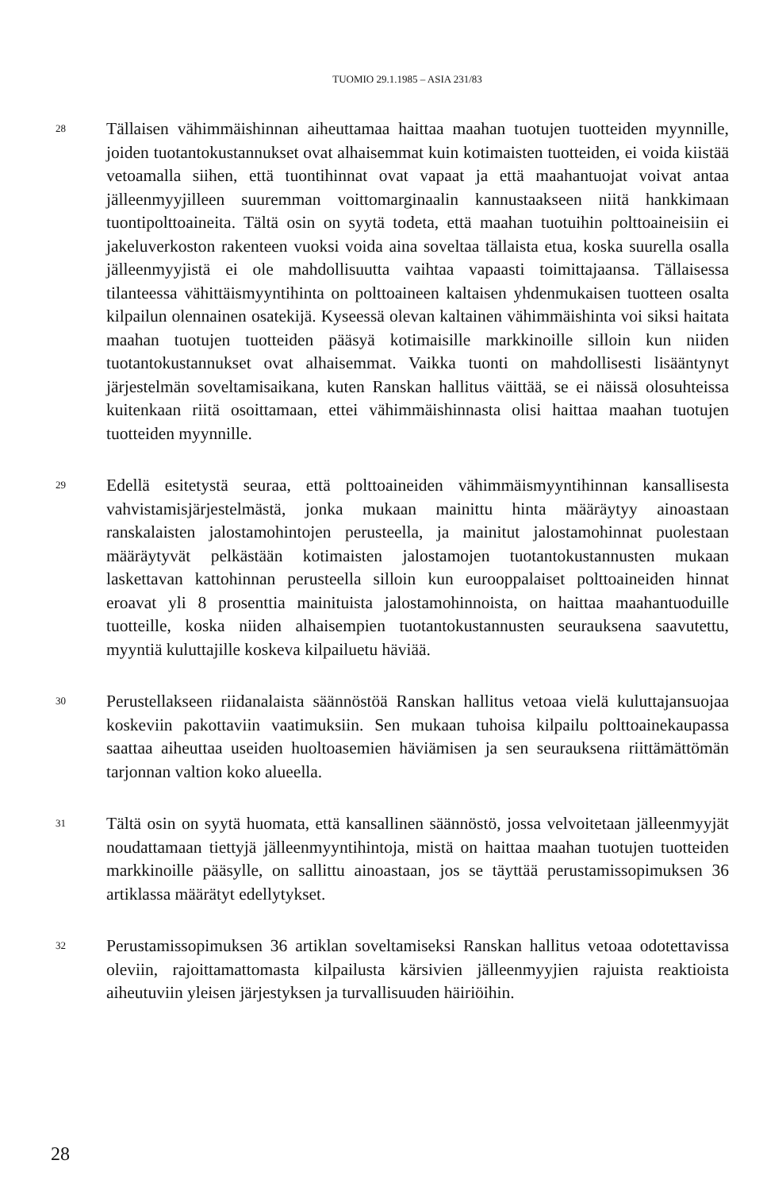TUOMIO 29.1.1985 – ASIA 231/83
28
Tällaisen vähimmäishinnan aiheuttamaa haittaa maahan tuotujen tuotteiden myynnille, joiden tuotantokustannukset ovat alhaisemmat kuin kotimaisten tuotteiden, ei voida kiistää vetoamalla siihen, että tuontihinnat ovat vapaat ja että maahantuojat voivat antaa jälleenmyyjilleen suuremman voittomarginaalin kannustaakseen niitä hankkimaan tuontipolttoaineita. Tältä osin on syytä todeta, että maahan tuotuihin polttoaineisiin ei jakeluverkoston rakenteen vuoksi voida aina soveltaa tällaista etua, koska suurella osalla jälleenmyyjistä ei ole mahdollisuutta vaihtaa vapaasti toimittajaansa. Tällaisessa tilanteessa vähittäismyyntihinta on polttoaineen kaltaisen yhdenmukaisen tuotteen osalta kilpailun olennainen osatekijä. Kyseessä olevan kaltainen vähimmäishinta voi siksi haitata maahan tuotujen tuotteiden pääsyä kotimaisille markkinoille silloin kun niiden tuotantokustannukset ovat alhaisemmat. Vaikka tuonti on mahdollisesti lisääntynyt järjestelmän soveltamisaikana, kuten Ranskan hallitus väittää, se ei näissä olosuhteissa kuitenkaan riitä osoittamaan, ettei vähimmäishinnasta olisi haittaa maahan tuotujen tuotteiden myynnille.
29
Edellä esitetystä seuraa, että polttoaineiden vähimmäismyyntihinnan kansallisesta vahvistamisjärjestelmästä, jonka mukaan mainittu hinta määräytyy ainoastaan ranskalaisten jalostamohintojen perusteella, ja mainitut jalostamohinnat puolestaan määräytyvät pelkästään kotimaisten jalostamojen tuotantokustannusten mukaan laskettavan kattohinnan perusteella silloin kun eurooppalaiset polttoaineiden hinnat eroavat yli 8 prosenttia mainituista jalostamohinnoista, on haittaa maahantuoduille tuotteille, koska niiden alhaisempien tuotantokustannusten seurauksena saavutettu, myyntiä kuluttajille koskeva kilpailuetu häviää.
30
Perustellakseen riidanalaista säännöstöä Ranskan hallitus vetoaa vielä kuluttajansuojaa koskeviin pakottaviin vaatimuksiin. Sen mukaan tuhoisa kilpailu polttoainekaupassa saattaa aiheuttaa useiden huoltoasemien häviämisen ja sen seurauksena riittämättömän tarjonnan valtion koko alueella.
31
Tältä osin on syytä huomata, että kansallinen säännöstö, jossa velvoitetaan jälleenmyyjät noudattamaan tiettyjä jälleenmyyntihintoja, mistä on haittaa maahan tuotujen tuotteiden markkinoille pääsylle, on sallittu ainoastaan, jos se täyttää perustamissopimuksen 36 artiklassa määrätyt edellytykset.
32
Perustamissopimuksen 36 artiklan soveltamiseksi Ranskan hallitus vetoaa odotettavissa oleviin, rajoittamattomasta kilpailusta kärsivien jälleenmyyjien rajuista reaktioista aiheutuviin yleisen järjestyksen ja turvallisuuden häiriöihin.
28